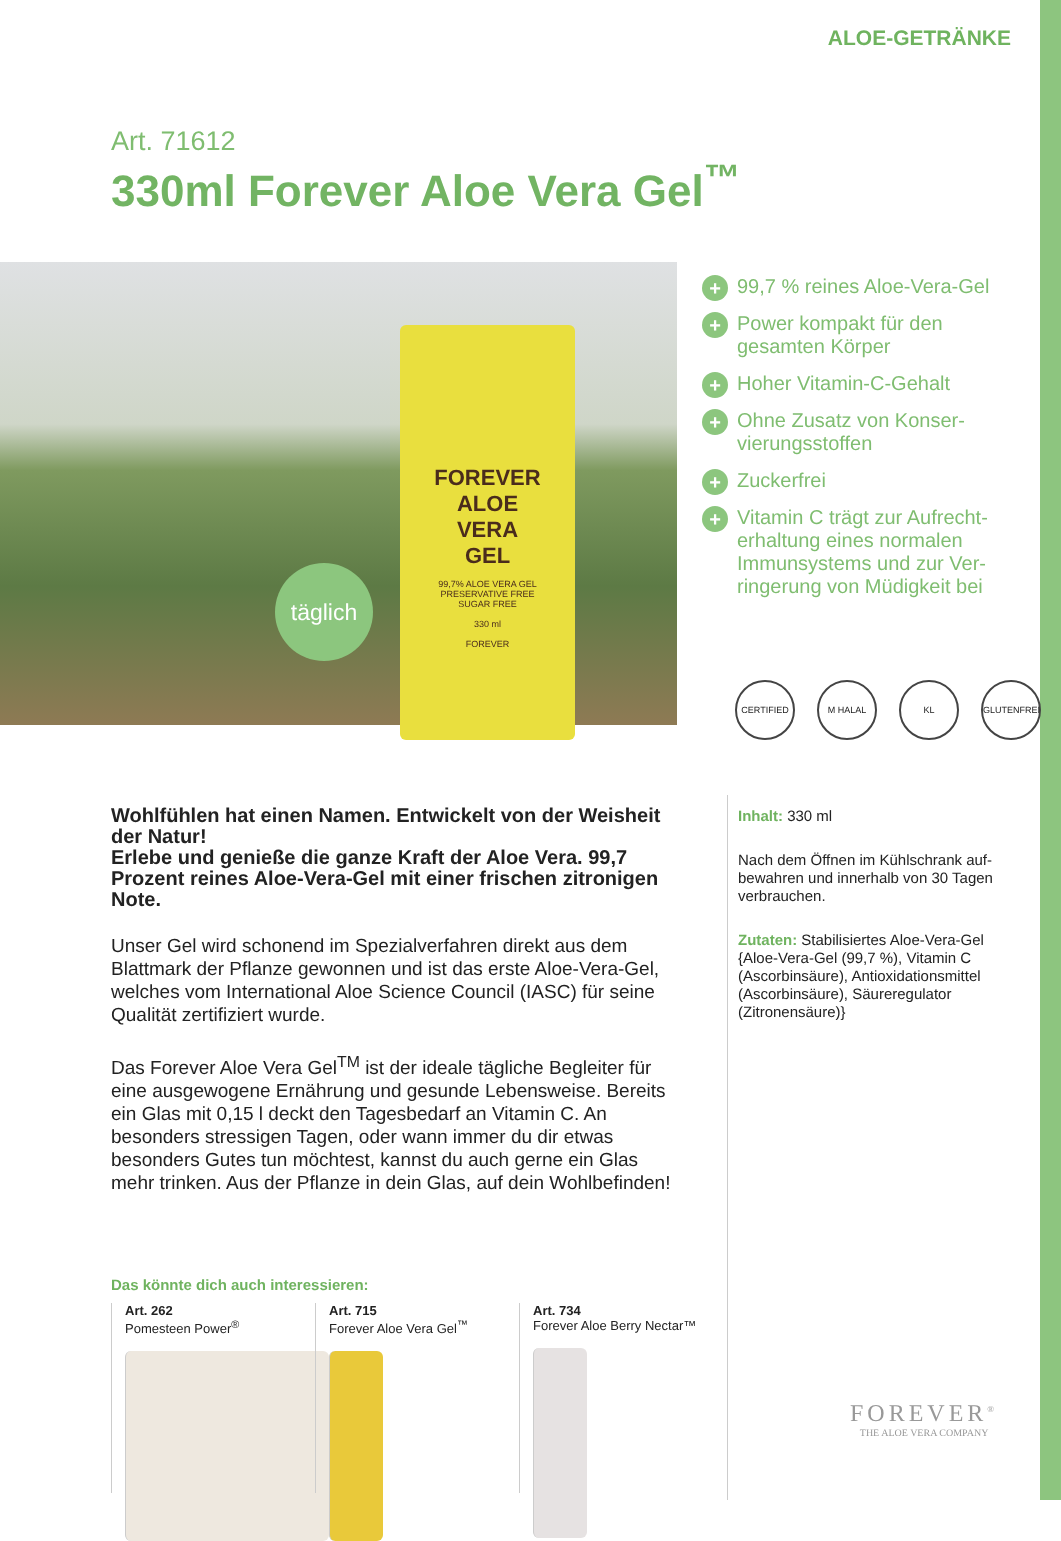ALOE-GETRÄNKE
Art. 71612
330ml Forever Aloe Vera Gel<sup>™</sup>
FOREVER
ALOE
VERA
GEL
99,7% ALOE VERA GEL
PRESERVATIVE FREE
SUGAR FREE
330 ml
FOREVER
täglich
+ 99,7 % reines Aloe-Vera-Gel
+ Power kompakt für den gesamten Körper
+ Hoher Vitamin-C-Gehalt
+ Ohne Zusatz von Konser­vierungsstoffen
+ Zuckerfrei
+ Vitamin C trägt zur Aufrecht­erhaltung eines normalen Immunsystems und zur Ver­ringerung von Müdigkeit bei
CERTIFIED M HALAL KL GLUTENFREI
Wohlfühlen hat einen Namen. Entwickelt von der Weisheit der Natur!
Erlebe und genieße die ganze Kraft der Aloe Vera. 99,7 Prozent reines Aloe-Vera-Gel mit einer frischen zitronigen Note.
Unser Gel wird schonend im Spezialverfahren direkt aus dem Blattmark der Pflanze gewonnen und ist das erste Aloe-Vera-Gel, welches vom International Aloe Science Council (IASC) für seine Qualität zertifiziert wurde.
Das Forever Aloe Vera Gel<sup>TM</sup> ist der ideale tägliche Begleiter für eine ausgewogene Ernährung und gesunde Lebensweise. Bereits ein Glas mit 0,15 l deckt den Tagesbedarf an Vitamin C. An besonders stressigen Tagen, oder wann immer du dir etwas besonders Gutes tun möchtest, kannst du auch gerne ein Glas mehr trinken. Aus der Pflanze in dein Glas, auf dein Wohlbefinden!
Inhalt: 330 ml
Nach dem Öffnen im Kühlschrank auf­bewahren und innerhalb von 30 Tagen verbrauchen.
Zutaten: Stabilisiertes Aloe-Vera-Gel {Aloe-Vera-Gel (99,7 %), Vitamin C (Ascorbinsäure), Antioxidationsmittel (Ascorbinsäure), Säureregulator (Zitronensäure)}
Das könnte dich auch interessieren:
Art. 262
Pomesteen Power<sup>®</sup>
Art. 715
Forever Aloe Vera Gel<sup>™</sup>
Art. 734
Forever Aloe Berry Nectar™
FOREVER<sup>®</sup>
THE ALOE VERA COMPANY